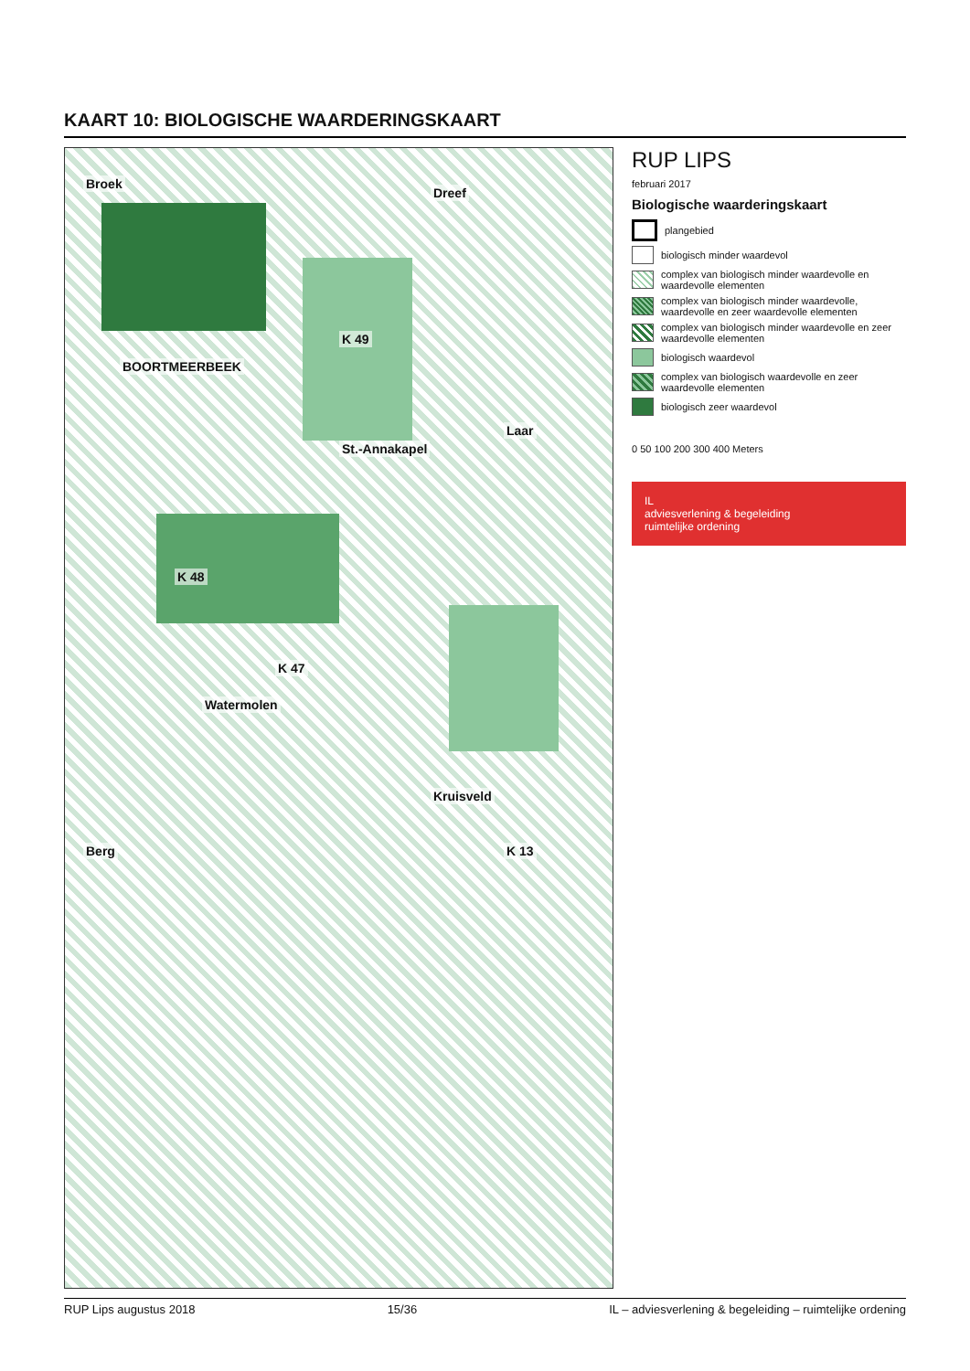KAART 10: BIOLOGISCHE WAARDERINGSKAART
BOORTMEERBEEK
Broek
Dreef
Watermolen
St.-Annakapel
Laar
Kruisveld
Berg
K 48
K 47
K 49
K 13
RUP LIPS
februari 2017
Biologische waarderingskaart
plangebied
biologisch minder waardevol
complex van biologisch minder waardevolle en waardevolle elementen
complex van biologisch minder waardevolle, waardevolle en zeer waardevolle elementen
complex van biologisch minder waardevolle en zeer waardevolle elementen
biologisch waardevol
complex van biologisch waardevolle en zeer waardevolle elementen
biologisch zeer waardevol
0 50 100 200 300 400 Meters
IL
adviesverlening & begeleiding
ruimtelijke ordening
RUP Lips augustus 2018 15/36 IL – adviesverlening & begeleiding – ruimtelijke ordening